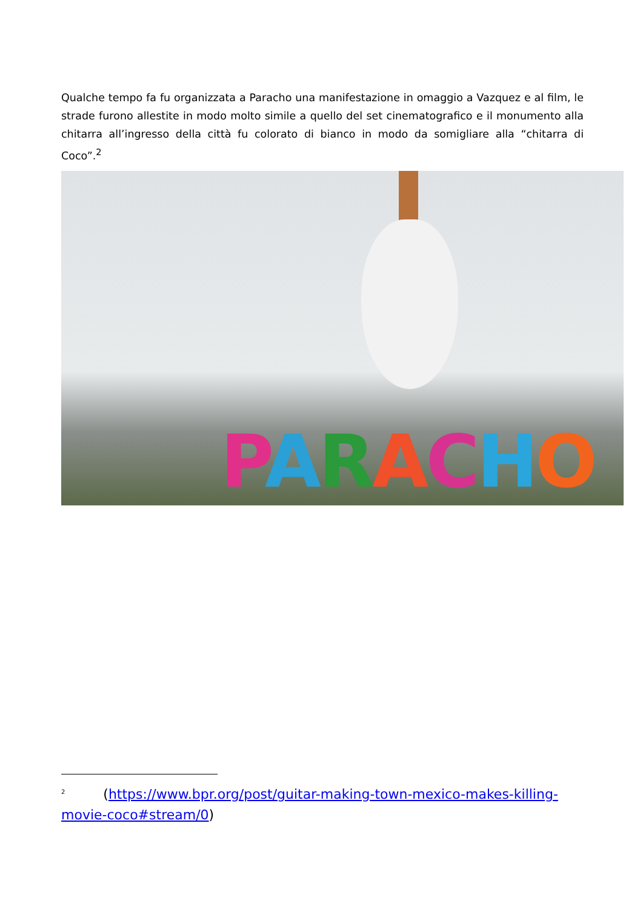Qualche tempo fa fu organizzata a Paracho una manifestazione in omaggio a Vazquez e al film, le strade furono allestite in modo molto simile a quello del set cinematografico e il monumento alla chitarra all’ingresso della città fu colorato di bianco in modo da somigliare alla “chitarra di Coco”.<sup>2</sup>
PARACHO
<sup>2</sup> (https://www.bpr.org/post/guitar-making-town-mexico-makes-killing-movie-coco#stream/0)